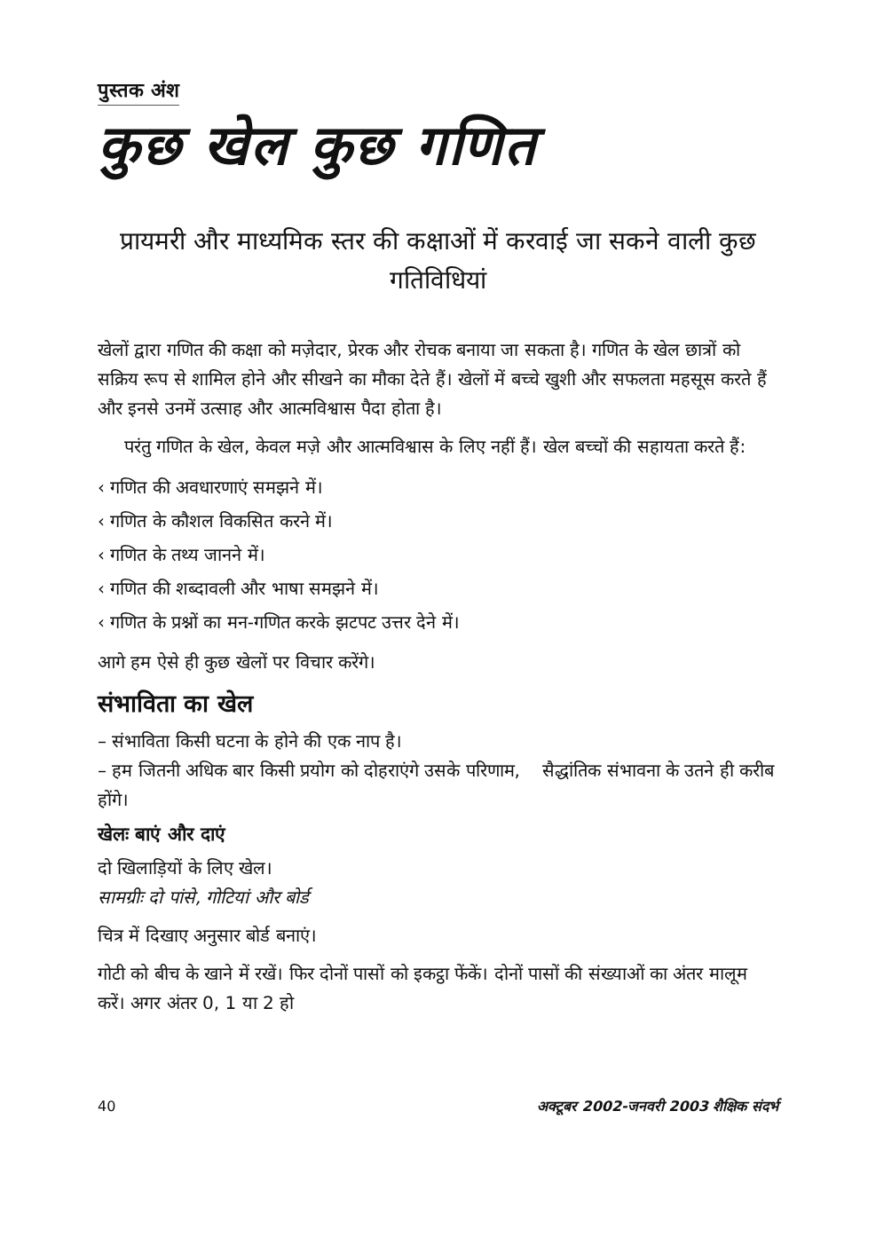पुस्तक अंश
कुछ खेल कुछ गणित
प्रायमरी और माध्यमिक स्तर की कक्षाओं में करवाई जा सकने वाली कुछ गतिविधियां
खेलों द्वारा गणित की कक्षा को मज़ेदार, प्रेरक और रोचक बनाया जा सकता है। गणित के खेल छात्रों को सक्रिय रूप से शामिल होने और सीखने का मौका देते हैं। खेलों में बच्चे खुशी और सफलता महसूस करते हैं और इनसे उनमें उत्साह और आत्मविश्वास पैदा होता है।
परंतु गणित के खेल, केवल मज़े और आत्मविश्वास के लिए नहीं हैं। खेल बच्चों की सहायता करते हैं:
‹ गणित की अवधारणाएं समझने में।
‹ गणित के कौशल विकसित करने में।
‹ गणित के तथ्य जानने में।
‹ गणित की शब्दावली और भाषा समझने में।
‹ गणित के प्रश्नों का मन-गणित करके झटपट उत्तर देने में।
आगे हम ऐसे ही कुछ खेलों पर विचार करेंगे।
संभाविता का खेल
– संभाविता किसी घटना के होने की एक नाप है।
– हम जितनी अधिक बार किसी प्रयोग को दोहराएंगे उसके परिणाम, सैद्धांतिक संभावना के उतने ही करीब होंगे।
खेलः बाएं और दाएं
दो खिलाड़ियों के लिए खेल।
सामग्रीः दो पांसे, गोटियां और बोर्ड
चित्र में दिखाए अनुसार बोर्ड बनाएं।
गोटी को बीच के खाने में रखें। फिर दोनों पासों को इकट्ठा फेंकें। दोनों पासों की संख्याओं का अंतर मालूम करें। अगर अंतर 0, 1 या 2 हो
40 अक्टूबर 2002-जनवरी 2003 शैक्षिक संदर्भ